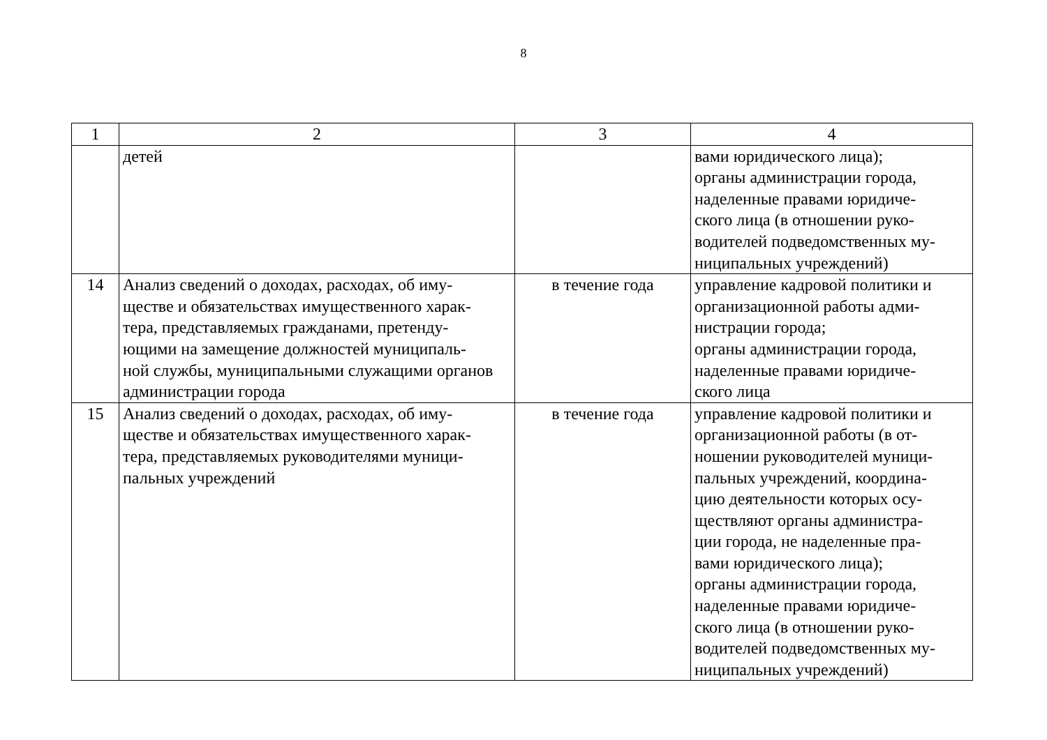8
| 1 | 2 | 3 | 4 |
| | детей | | вами юридического лица); органы администрации города, наделенные правами юридиче- ского лица (в отношении руко- водителей подведомственных му- ниципальных учреждений) |
| 14 | Анализ сведений о доходах, расходах, об иму- ществе и обязательствах имущественного харак- тера, представляемых гражданами, претенду- ющими на замещение должностей муниципаль- ной службы, муниципальными служащими органов администрации города | в течение года | управление кадровой политики и организационной работы адми- нистрации города; органы администрации города, наделенные правами юридиче- ского лица |
| 15 | Анализ сведений о доходах, расходах, об иму- ществе и обязательствах имущественного харак- тера, представляемых руководителями муници- пальных учреждений | в течение года | управление кадровой политики и организационной работы (в от- ношении руководителей муници- пальных учреждений, координа- цию деятельности которых осу- ществляют органы администра- ции города, не наделенные пра- вами юридического лица); органы администрации города, наделенные правами юридиче- ского лица (в отношении руко- водителей подведомственных му- ниципальных учреждений) |